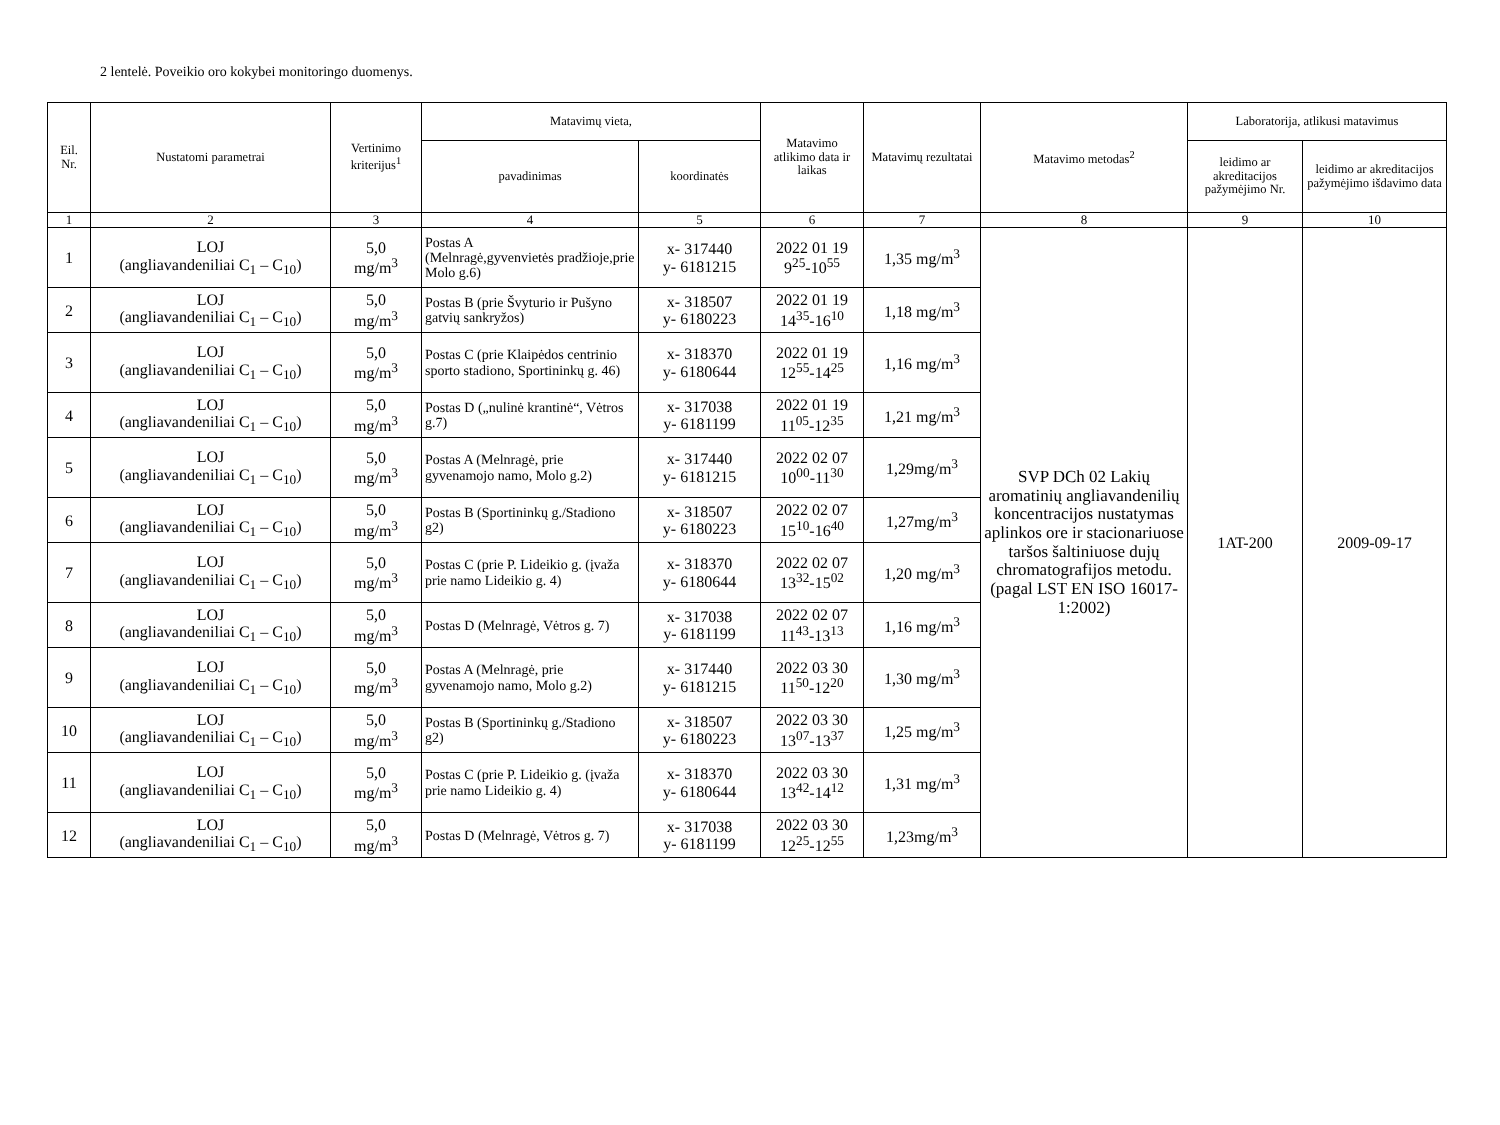2 lentelė. Poveikio oro kokybei monitoringo duomenys.
| Eil. Nr. | Nustatomi parametrai | Vertinimo kriterijus<sup>1</sup> | Matavimų vieta, | | Matavimo atlikimo data ir laikas | Matavimų rezultatai | Matavimo metodas<sup>2</sup> | Laboratorija, atlikusi matavimus | |
| --- | --- | --- | --- | --- | --- | --- | --- | --- | --- |
| | | | pavadinimas | koordinatės | | | | leidimo ar akreditacijos pažymėjimo Nr. | leidimo ar akreditacijos pažymėjimo išdavimo data |
| 1 | 2 | 3 | 4 | 5 | 6 | 7 | 8 | 9 | 10 |
| 1 | LOJ (angliavandeniliai C<sub>1</sub> – C<sub>10</sub>) | 5,0 mg/m<sup>3</sup> | Postas A (Melnragė,gyvenvietės pradžioje,prie Molo g.6) | x- 317440 y- 6181215 | 2022 01 19 9<sup>25</sup>-10<sup>55</sup> | 1,35 mg/m<sup>3</sup> | SVP DCh 02 Lakių aromatinių angliavandenilių koncentracijos nustatymas aplinkos ore ir stacionariuose taršos šaltiniuose dujų chromatografijos metodu. (pagal LST EN ISO 16017-1:2002) | 1AT-200 | 2009-09-17 |
| 2 | LOJ (angliavandeniliai C<sub>1</sub> – C<sub>10</sub>) | 5,0 mg/m<sup>3</sup> | Postas B (prie Švyturio ir Pušyno gatvių sankryžos) | x- 318507 y- 6180223 | 2022 01 19 14<sup>35</sup>-16<sup>10</sup> | 1,18 mg/m<sup>3</sup> | | | |
| 3 | LOJ (angliavandeniliai C<sub>1</sub> – C<sub>10</sub>) | 5,0 mg/m<sup>3</sup> | Postas C (prie Klaipėdos centrinio sporto stadiono, Sportininkų g. 46) | x- 318370 y- 6180644 | 2022 01 19 12<sup>55</sup>-14<sup>25</sup> | 1,16 mg/m<sup>3</sup> | | | |
| 4 | LOJ (angliavandeniliai C<sub>1</sub> – C<sub>10</sub>) | 5,0 mg/m<sup>3</sup> | Postas D („nulinė krantinė“, Vėtros g.7) | x- 317038 y- 6181199 | 2022 01 19 11<sup>05</sup>-12<sup>35</sup> | 1,21 mg/m<sup>3</sup> | | | |
| 5 | LOJ (angliavandeniliai C<sub>1</sub> – C<sub>10</sub>) | 5,0 mg/m<sup>3</sup> | Postas A (Melnragė, prie gyvenamojo namo, Molo g.2) | x- 317440 y- 6181215 | 2022 02 07 10<sup>00</sup>-11<sup>30</sup> | 1,29mg/m<sup>3</sup> | | | |
| 6 | LOJ (angliavandeniliai C<sub>1</sub> – C<sub>10</sub>) | 5,0 mg/m<sup>3</sup> | Postas B (Sportininkų g./Stadiono g2) | x- 318507 y- 6180223 | 2022 02 07 15<sup>10</sup>-16<sup>40</sup> | 1,27mg/m<sup>3</sup> | | | |
| 7 | LOJ (angliavandeniliai C<sub>1</sub> – C<sub>10</sub>) | 5,0 mg/m<sup>3</sup> | Postas C (prie P. Lideikio g. (įvaža prie namo Lideikio g. 4) | x- 318370 y- 6180644 | 2022 02 07 13<sup>32</sup>-15<sup>02</sup> | 1,20 mg/m<sup>3</sup> | | | |
| 8 | LOJ (angliavandeniliai C<sub>1</sub> – C<sub>10</sub>) | 5,0 mg/m<sup>3</sup> | Postas D (Melnragė, Vėtros g. 7) | x- 317038 y- 6181199 | 2022 02 07 11<sup>43</sup>-13<sup>13</sup> | 1,16 mg/m<sup>3</sup> | | | |
| 9 | LOJ (angliavandeniliai C<sub>1</sub> – C<sub>10</sub>) | 5,0 mg/m<sup>3</sup> | Postas A (Melnragė, prie gyvenamojo namo, Molo g.2) | x- 317440 y- 6181215 | 2022 03 30 11<sup>50</sup>-12<sup>20</sup> | 1,30 mg/m<sup>3</sup> | | | |
| 10 | LOJ (angliavandeniliai C<sub>1</sub> – C<sub>10</sub>) | 5,0 mg/m<sup>3</sup> | Postas B (Sportininkų g./Stadiono g2) | x- 318507 y- 6180223 | 2022 03 30 13<sup>07</sup>-13<sup>37</sup> | 1,25 mg/m<sup>3</sup> | | | |
| 11 | LOJ (angliavandeniliai C<sub>1</sub> – C<sub>10</sub>) | 5,0 mg/m<sup>3</sup> | Postas C (prie P. Lideikio g. (įvaža prie namo Lideikio g. 4) | x- 318370 y- 6180644 | 2022 03 30 13<sup>42</sup>-14<sup>12</sup> | 1,31 mg/m<sup>3</sup> | | | |
| 12 | LOJ (angliavandeniliai C<sub>1</sub> – C<sub>10</sub>) | 5,0 mg/m<sup>3</sup> | Postas D (Melnragė, Vėtros g. 7) | x- 317038 y- 6181199 | 2022 03 30 12<sup>25</sup>-12<sup>55</sup> | 1,23mg/m<sup>3</sup> | | | |